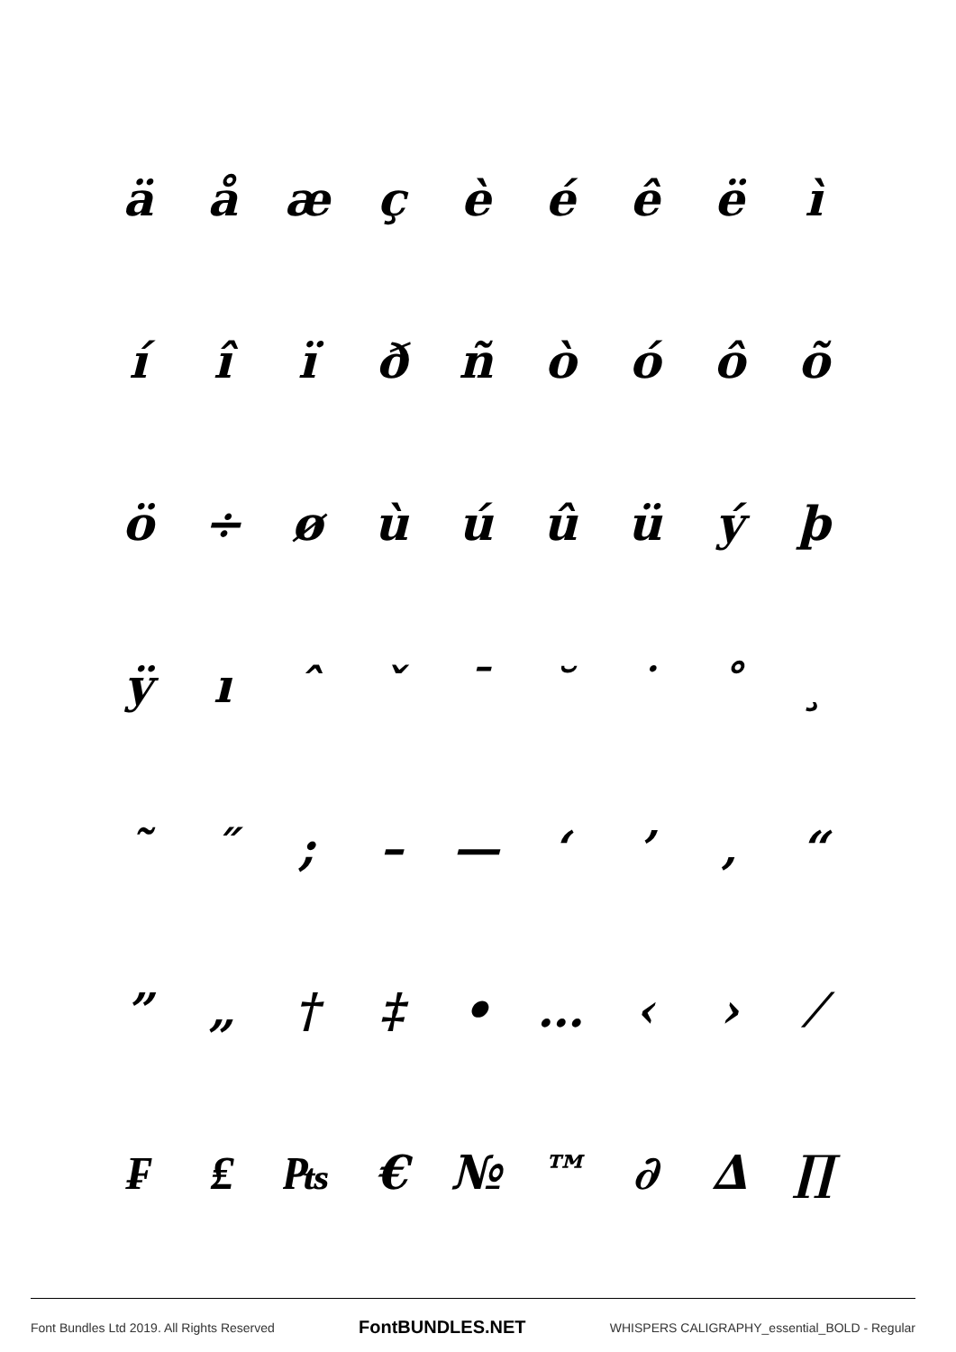ä å æ ç è é ê ë ì
í î ï ð ñ ò ó ô õ
ö ÷ ø ù ú û ü ý þ
ÿ ı ˆ ˇ ¯ ˘ ˙ ˚ ¸
˜ ˝ ; – — ‘ ’ ‚ “
” „ † ‡ • … ‹ › ⁄
₣ ₤ ₧ € № ™ ∂ ∆ ∏
Font Bundles Ltd 2019. All Rights Reserved FontBUNDLES.NET WHISPERS CALIGRAPHY_essential_BOLD - Regular